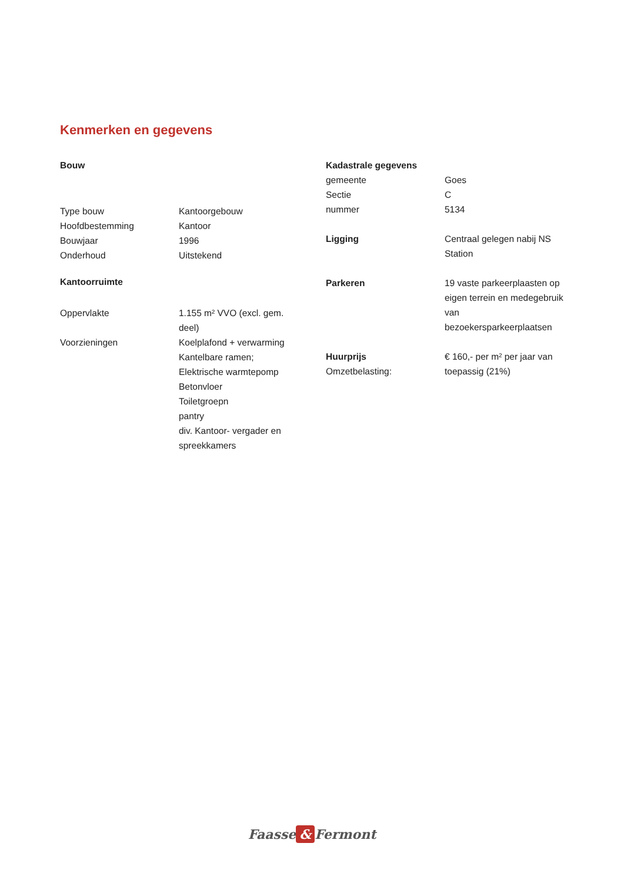Kenmerken en gegevens
Bouw
Type bouw Kantoorgebouw
Hoofdbestemming Kantoor
Bouwjaar 1996
Onderhoud Uitstekend
Kantoorruimte
Oppervlakte 1.155 m² VVO (excl. gem. deel)
Voorzieningen Koelplafond + verwarming
Kantelbare ramen;
Elektrische warmtepomp
Betonvloer
Toiletgroepn
pantry
div. Kantoor- vergader en spreekkamers
Kadastrale gegevens
gemeente Goes
Sectie C
nummer 5134
Ligging Centraal gelegen nabij NS Station
Parkeren 19 vaste parkeerplaasten op eigen terrein en medegebruik van bezoekersparkeerplaatsen
Huurprijs
Omzetbelasting:
€ 160,- per m² per jaar van toepassig (21%)
Faasse & Fermont